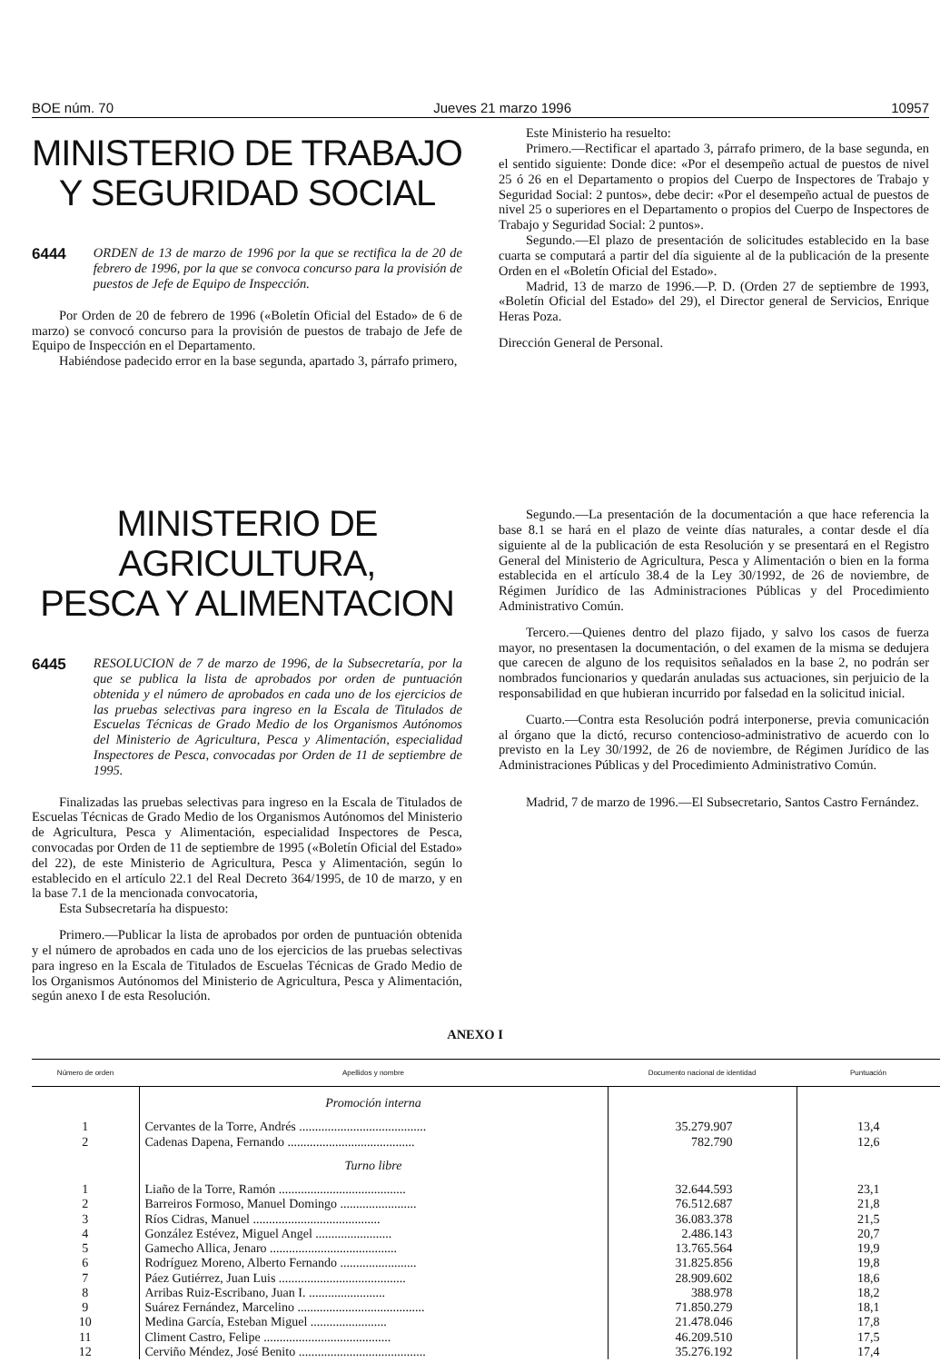BOE núm. 70 Jueves 21 marzo 1996 10957
MINISTERIO DE TRABAJO
Y SEGURIDAD SOCIAL
6444 ORDEN de 13 de marzo de 1996 por la que se rectifica la de 20 de febrero de 1996, por la que se convoca concurso para la provisión de puestos de Jefe de Equipo de Inspección.
Por Orden de 20 de febrero de 1996 («Boletín Oficial del Estado» de 6 de marzo) se convocó concurso para la provisión de puestos de trabajo de Jefe de Equipo de Inspección en el Departamento.
Habiéndose padecido error en la base segunda, apartado 3, párrafo primero,
Este Ministerio ha resuelto:
Primero.—Rectificar el apartado 3, párrafo primero, de la base segunda, en el sentido siguiente: Donde dice: «Por el desempeño actual de puestos de nivel 25 ó 26 en el Departamento o propios del Cuerpo de Inspectores de Trabajo y Seguridad Social: 2 puntos», debe decir: «Por el desempeño actual de puestos de nivel 25 o superiores en el Departamento o propios del Cuerpo de Inspectores de Trabajo y Seguridad Social: 2 puntos».
Segundo.—El plazo de presentación de solicitudes establecido en la base cuarta se computará a partir del día siguiente al de la publicación de la presente Orden en el «Boletín Oficial del Estado».
Madrid, 13 de marzo de 1996.—P. D. (Orden 27 de septiembre de 1993, «Boletín Oficial del Estado» del 29), el Director general de Servicios, Enrique Heras Poza.
Dirección General de Personal.
MINISTERIO DE AGRICULTURA,
PESCA Y ALIMENTACION
6445 RESOLUCION de 7 de marzo de 1996, de la Subsecretaría, por la que se publica la lista de aprobados por orden de puntuación obtenida y el número de aprobados en cada uno de los ejercicios de las pruebas selectivas para ingreso en la Escala de Titulados de Escuelas Técnicas de Grado Medio de los Organismos Autónomos del Ministerio de Agricultura, Pesca y Alimentación, especialidad Inspectores de Pesca, convocadas por Orden de 11 de septiembre de 1995.
Finalizadas las pruebas selectivas para ingreso en la Escala de Titulados de Escuelas Técnicas de Grado Medio de los Organismos Autónomos del Ministerio de Agricultura, Pesca y Alimentación, especialidad Inspectores de Pesca, convocadas por Orden de 11 de septiembre de 1995 («Boletín Oficial del Estado» del 22), de este Ministerio de Agricultura, Pesca y Alimentación, según lo establecido en el artículo 22.1 del Real Decreto 364/1995, de 10 de marzo, y en la base 7.1 de la mencionada convocatoria,
Esta Subsecretaría ha dispuesto:
Primero.—Publicar la lista de aprobados por orden de puntuación obtenida y el número de aprobados en cada uno de los ejercicios de las pruebas selectivas para ingreso en la Escala de Titulados de Escuelas Técnicas de Grado Medio de los Organismos Autónomos del Ministerio de Agricultura, Pesca y Alimentación, según anexo I de esta Resolución.
Segundo.—La presentación de la documentación a que hace referencia la base 8.1 se hará en el plazo de veinte días naturales, a contar desde el día siguiente al de la publicación de esta Resolución y se presentará en el Registro General del Ministerio de Agricultura, Pesca y Alimentación o bien en la forma establecida en el artículo 38.4 de la Ley 30/1992, de 26 de noviembre, de Régimen Jurídico de las Administraciones Públicas y del Procedimiento Administrativo Común.
Tercero.—Quienes dentro del plazo fijado, y salvo los casos de fuerza mayor, no presentasen la documentación, o del examen de la misma se dedujera que carecen de alguno de los requisitos señalados en la base 2, no podrán ser nombrados funcionarios y quedarán anuladas sus actuaciones, sin perjuicio de la responsabilidad en que hubieran incurrido por falsedad en la solicitud inicial.
Cuarto.—Contra esta Resolución podrá interponerse, previa comunicación al órgano que la dictó, recurso contencioso-administrativo de acuerdo con lo previsto en la Ley 30/1992, de 26 de noviembre, de Régimen Jurídico de las Administraciones Públicas y del Procedimiento Administrativo Común.
Madrid, 7 de marzo de 1996.—El Subsecretario, Santos Castro Fernández.
ANEXO I
| Número de orden | Apellidos y nombre | Documento nacional de identidad | Puntuación |
| --- | --- | --- | --- |
| | Promoción interna | | |
| 1 | Cervantes de la Torre, Andrés ........................................ | 35.279.907 | 13,4 |
| 2 | Cadenas Dapena, Fernando ........................................ | 782.790 | 12,6 |
| | Turno libre | | |
| 1 | Liaño de la Torre, Ramón ........................................ | 32.644.593 | 23,1 |
| 2 | Barreiros Formoso, Manuel Domingo ........................ | 76.512.687 | 21,8 |
| 3 | Ríos Cidras, Manuel ........................................ | 36.083.378 | 21,5 |
| 4 | González Estévez, Miguel Angel ........................ | 2.486.143 | 20,7 |
| 5 | Gamecho Allica, Jenaro ........................................ | 13.765.564 | 19,9 |
| 6 | Rodríguez Moreno, Alberto Fernando ........................ | 31.825.856 | 19,8 |
| 7 | Páez Gutiérrez, Juan Luis ........................................ | 28.909.602 | 18,6 |
| 8 | Arribas Ruiz-Escribano, Juan I. ........................ | 388.978 | 18,2 |
| 9 | Suárez Fernández, Marcelino ........................................ | 71.850.279 | 18,1 |
| 10 | Medina García, Esteban Miguel ........................ | 21.478.046 | 17,8 |
| 11 | Climent Castro, Felipe ........................................ | 46.209.510 | 17,5 |
| 12 | Cerviño Méndez, José Benito ........................................ | 35.276.192 | 17,4 |